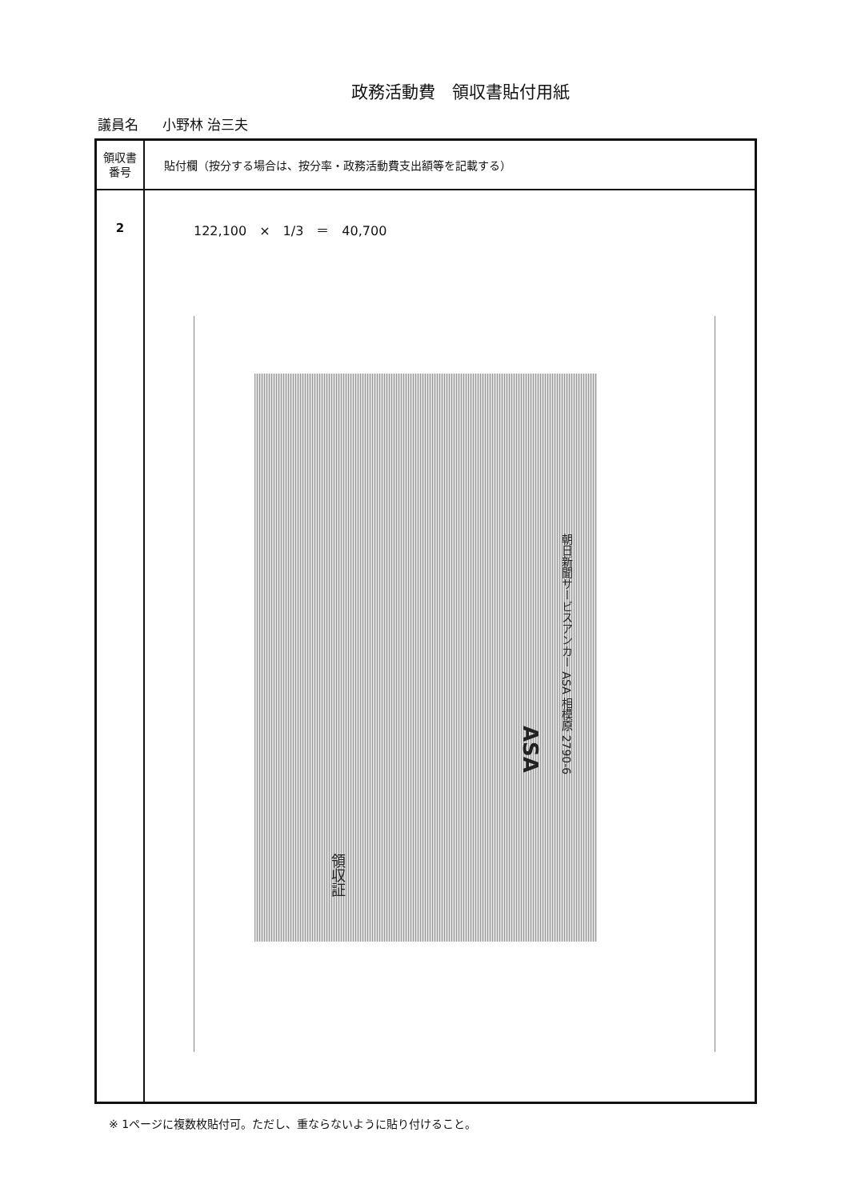政務活動費　領収書貼付用紙
議員名 小野林 治三夫
| 領収書 番号 | 貼付欄（按分する場合は、按分率・政務活動費支出額等を記載する） |
| --- | --- |
| 2 | 122,100 × 1/3 ＝ 40,700 朝日新聞サービスアンカー ASA 相模原 2790-6 ASA 領収証 |
※ 1ページに複数枚貼付可。ただし、重ならないように貼り付けること。